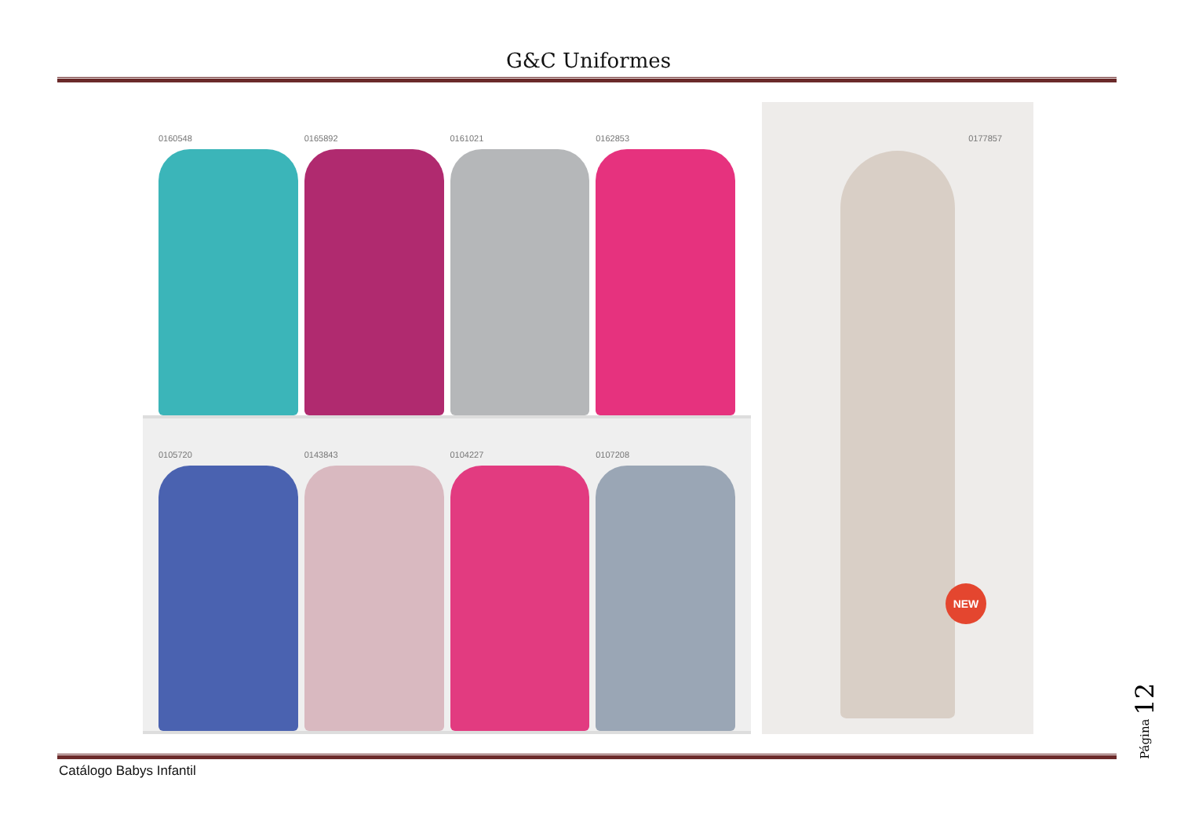G&C Uniformes
0160548 0165892 0161021 0162853
0105720 0143843 0104227 0107208
0177857
NEW
Catálogo Babys Infantil
Página 12